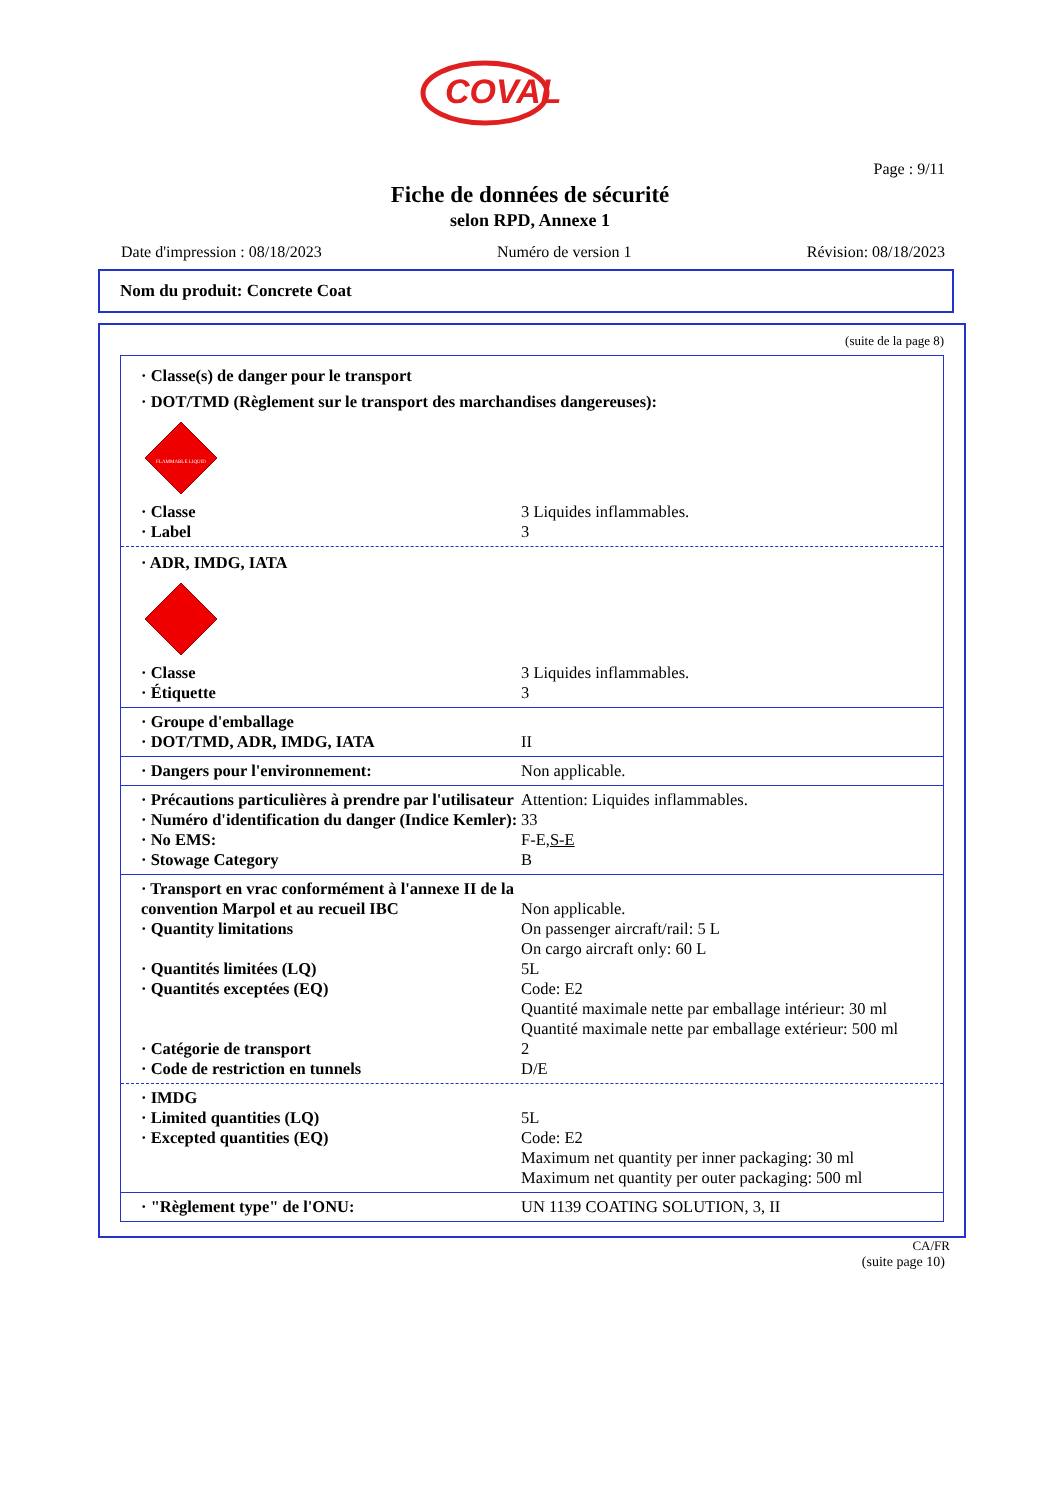COVAL
Page : 9/11
Fiche de données de sécurité
selon RPD, Annexe 1
Date d'impression : 08/18/2023 Numéro de version 1 Révision: 08/18/2023
Nom du produit: Concrete Coat
(suite de la page 8)
· Classe(s) de danger pour le transport
· DOT/TMD (Règlement sur le transport des marchandises dangereuses):
FLAMMABLE LIQUID
| · Classe | 3 Liquides inflammables. |
| · Label | 3 |
· ADR, IMDG, IATA
| · Classe | 3 Liquides inflammables. |
| · Étiquette | 3 |
| · Groupe d'emballage | |
| · DOT/TMD, ADR, IMDG, IATA | II |
| · Dangers pour l'environnement: | Non applicable. |
| · Précautions particulières à prendre par l'utilisateur | Attention: Liquides inflammables. |
| · Numéro d'identification du danger (Indice Kemler): | 33 |
| · No EMS: | F-E, S-E |
| · Stowage Category | B |
| · Transport en vrac conformément à l'annexe II de la convention Marpol et au recueil IBC | Non applicable. |
| · Quantity limitations | On passenger aircraft/rail: 5 L On cargo aircraft only: 60 L |
| · Quantités limitées (LQ) | 5L |
| · Quantités exceptées (EQ) | Code: E2 Quantité maximale nette par emballage intérieur: 30 ml Quantité maximale nette par emballage extérieur: 500 ml |
| · Catégorie de transport | 2 |
| · Code de restriction en tunnels | D/E |
| · IMDG | |
| · Limited quantities (LQ) | 5L |
| · Excepted quantities (EQ) | Code: E2 Maximum net quantity per inner packaging: 30 ml Maximum net quantity per outer packaging: 500 ml |
| · "Règlement type" de l'ONU: | UN 1139 COATING SOLUTION, 3, II |
CA/FR
(suite page 10)